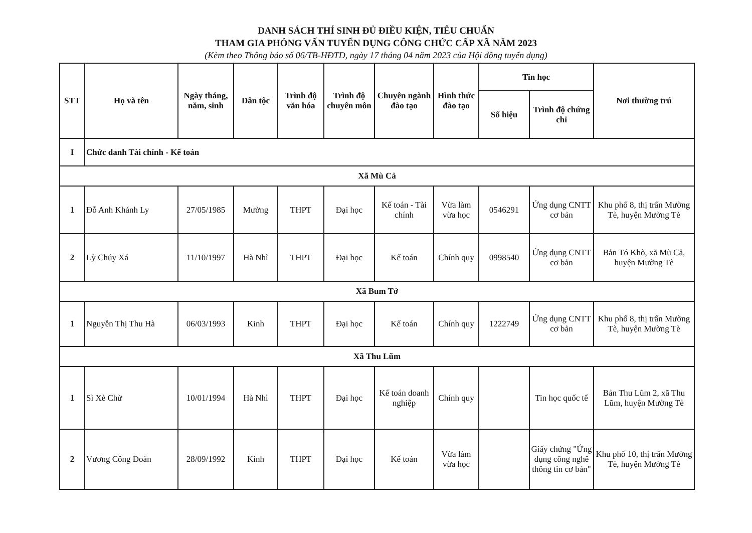DANH SÁCH THÍ SINH ĐỦ ĐIỀU KIỆN, TIÊU CHUẨN
THAM GIA PHỎNG VẤN TUYỂN DỤNG CÔNG CHỨC CẤP XÃ NĂM 2023
(Kèm theo Thông báo số 06/TB-HĐTD, ngày 17 tháng 04 năm 2023 của Hội đồng tuyển dụng)
| STT | Họ và tên | Ngày tháng, năm, sinh | Dân tộc | Trình độ văn hóa | Trình độ chuyên môn | Chuyên ngành đào tạo | Hình thức đào tạo | Tin học | | Nơi thường trú |
| --- | --- | --- | --- | --- | --- | --- | --- | --- | --- | --- |
| | | | | | | | | Số hiệu | Trình độ chứng chỉ | |
| I | Chức danh Tài chính - Kế toán | | | | | | | | | |
| Xã Mù Cả | | | | | | | | | | |
| 1 | Đỗ Anh Khánh Ly | 27/05/1985 | Mường | THPT | Đại học | Kế toán - Tài chính | Vừa làm vừa học | 0546291 | Ứng dụng CNTT cơ bản | Khu phố 8, thị trấn Mường Tè, huyện Mường Tè |
| 2 | Lỳ Chúy Xá | 11/10/1997 | Hà Nhì | THPT | Đại học | Kế toán | Chính quy | 0998540 | Ứng dụng CNTT cơ bản | Bản Tó Khò, xã Mù Cả, huyện Mường Tè |
| Xã Bum Tở | | | | | | | | | | |
| 1 | Nguyễn Thị Thu Hà | 06/03/1993 | Kinh | THPT | Đại học | Kế toán | Chính quy | 1222749 | Ứng dụng CNTT cơ bản | Khu phố 8, thị trấn Mường Tè, huyện Mường Tè |
| Xã Thu Lũm | | | | | | | | | | |
| 1 | Sì Xè Chừ | 10/01/1994 | Hà Nhì | THPT | Đại học | Kế toán doanh nghiệp | Chính quy | | Tin học quốc tế | Bản Thu Lũm 2, xã Thu Lũm, huyện Mường Tè |
| 2 | Vương Công Đoàn | 28/09/1992 | Kinh | THPT | Đại học | Kế toán | Vừa làm vừa học | | Giấy chứng "Ứng dụng công nghê thông tin cơ bản" | Khu phố 10, thị trấn Mường Tè, huyện Mường Tè |